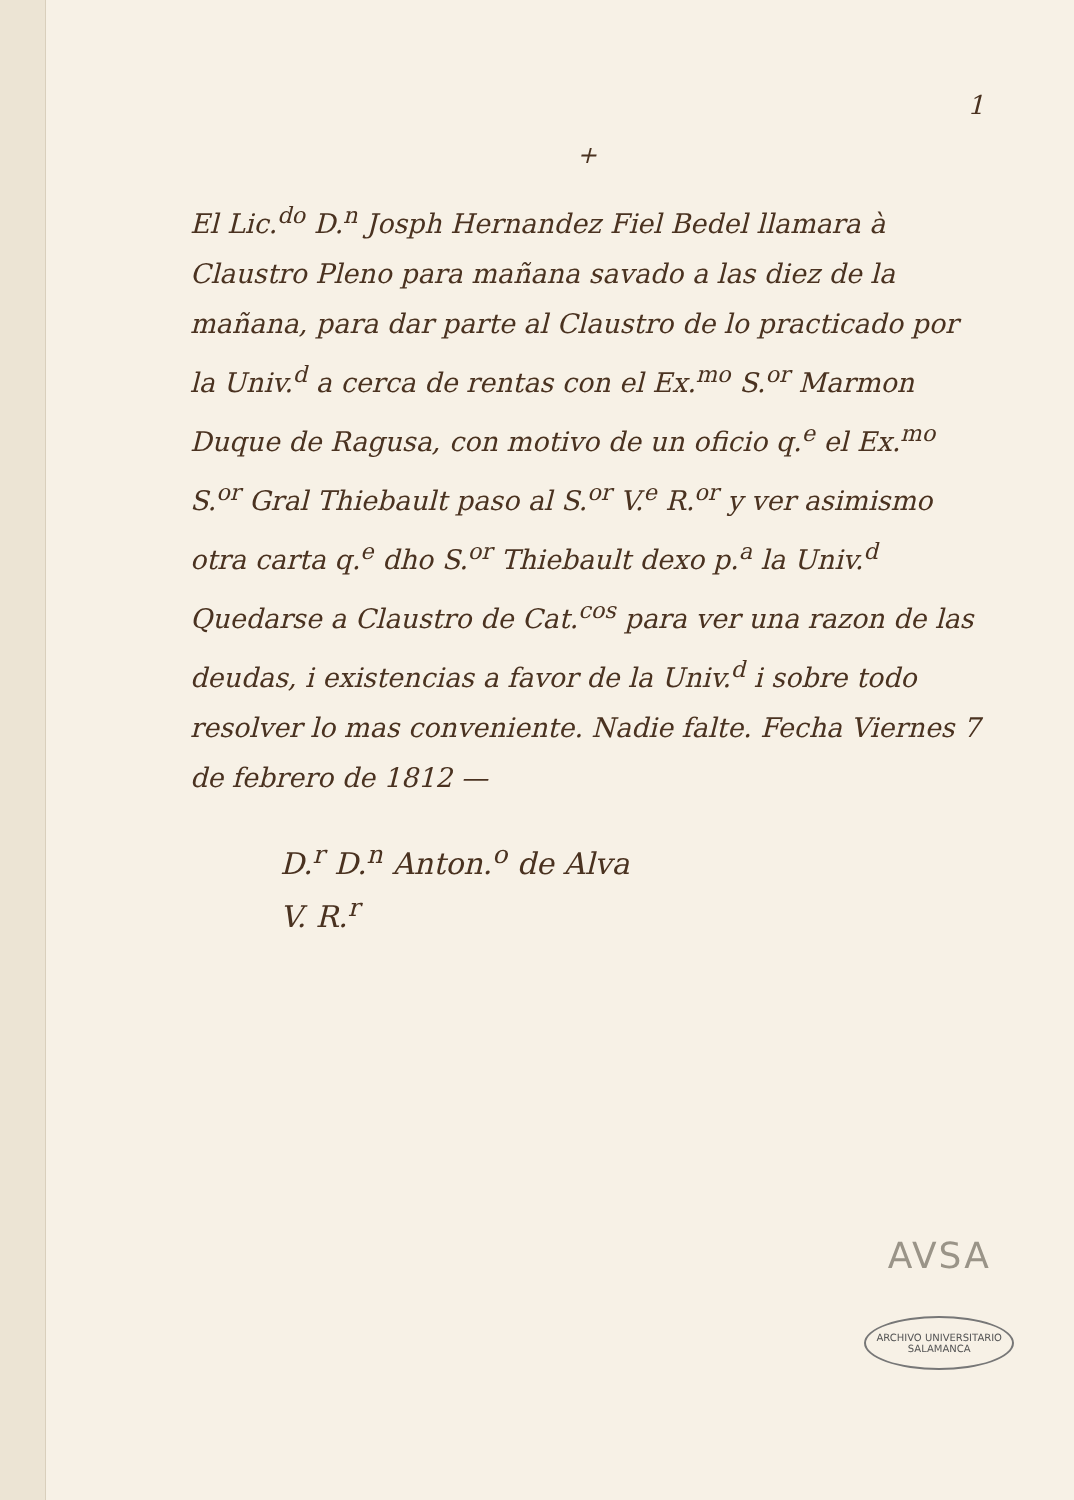1
+
El Lic.<sup>do</sup> D.<sup>n</sup> Josph Hernandez Fiel Bedel llamara à Claustro Pleno para mañana savado a las diez de la mañana, para dar parte al Claustro de lo practicado por la Univ.<sup>d</sup> a cerca de rentas con el Ex.<sup>mo</sup> S.<sup>or</sup> Marmon Duque de Ragusa, con motivo de un oficio q.<sup>e</sup> el Ex.<sup>mo</sup> S.<sup>or</sup> Gral Thiebault paso al S.<sup>or</sup> V.<sup>e</sup> R.<sup>or</sup> y ver asimismo otra carta q.<sup>e</sup> dho S.<sup>or</sup> Thiebault dexo p.<sup>a</sup> la Univ.<sup>d</sup> Quedarse a Claustro de Cat.<sup>cos</sup> para ver una razon de las deudas, i existencias a favor de la Univ.<sup>d</sup> i sobre todo resolver lo mas conveniente. Nadie falte. Fecha Viernes 7 de febrero de 1812 —
D.<sup>r</sup> D.<sup>n</sup> Anton.<sup>o</sup> de Alva
V. R.<sup>r</sup>
AVSA
ARCHIVO UNIVERSITARIO
SALAMANCA